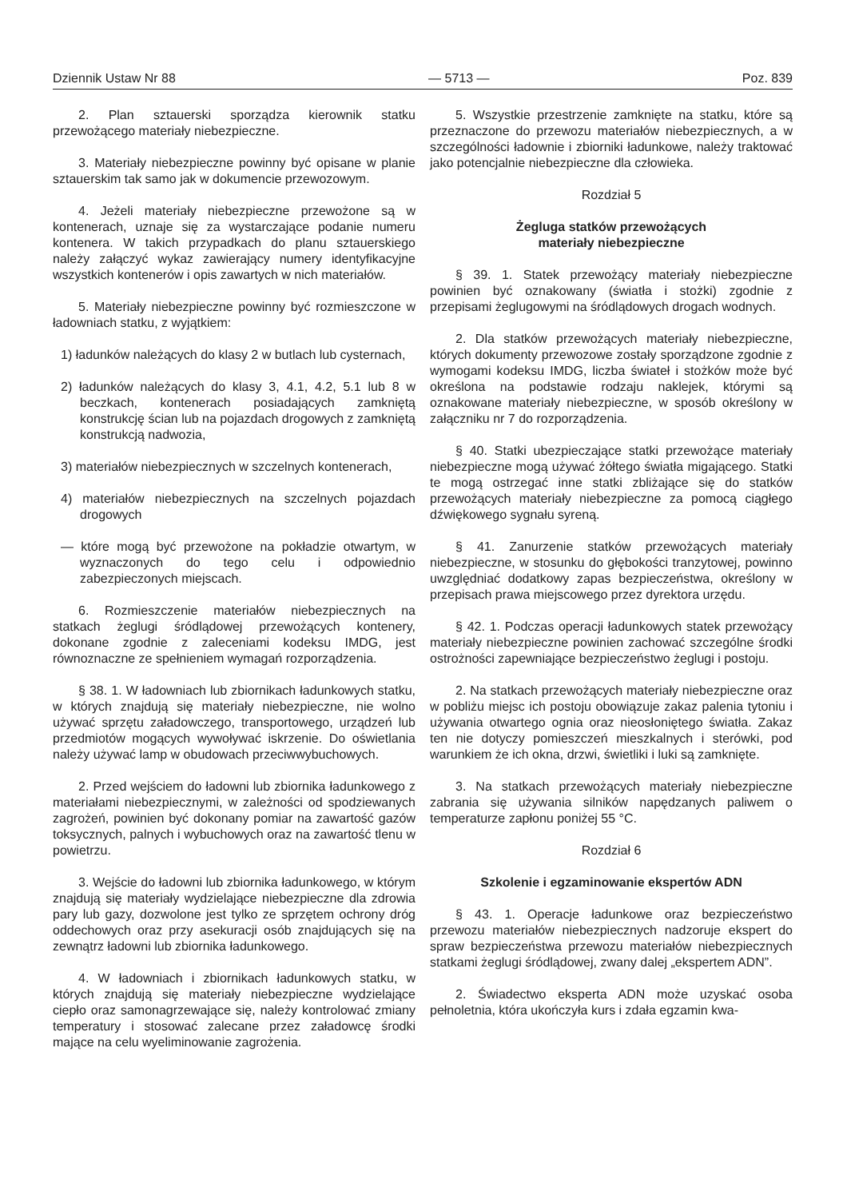Dziennik Ustaw Nr 88 — 5713 — Poz. 839
2. Plan sztauerski sporządza kierownik statku przewożącego materiały niebezpieczne.
3. Materiały niebezpieczne powinny być opisane w planie sztauerskim tak samo jak w dokumencie przewozowym.
4. Jeżeli materiały niebezpieczne przewożone są w kontenerach, uznaje się za wystarczające podanie numeru kontenera. W takich przypadkach do planu sztauerskiego należy załączyć wykaz zawierający numery identyfikacyjne wszystkich kontenerów i opis zawartych w nich materiałów.
5. Materiały niebezpieczne powinny być rozmieszczone w ładowniach statku, z wyjątkiem:
1) ładunków należących do klasy 2 w butlach lub cysternach,
2) ładunków należących do klasy 3, 4.1, 4.2, 5.1 lub 8 w beczkach, kontenerach posiadających zamkniętą konstrukcję ścian lub na pojazdach drogowych z zamkniętą konstrukcją nadwozia,
3) materiałów niebezpiecznych w szczelnych kontenerach,
4) materiałów niebezpiecznych na szczelnych pojazdach drogowych
— które mogą być przewożone na pokładzie otwartym, w wyznaczonych do tego celu i odpowiednio zabezpieczonych miejscach.
6. Rozmieszczenie materiałów niebezpiecznych na statkach żeglugi śródlądowej przewożących kontenery, dokonane zgodnie z zaleceniami kodeksu IMDG, jest równoznaczne ze spełnieniem wymagań rozporządzenia.
§ 38. 1. W ładowniach lub zbiornikach ładunkowych statku, w których znajdują się materiały niebezpieczne, nie wolno używać sprzętu załadowczego, transportowego, urządzeń lub przedmiotów mogących wywoływać iskrzenie. Do oświetlania należy używać lamp w obudowach przeciwwybuchowych.
2. Przed wejściem do ładowni lub zbiornika ładunkowego z materiałami niebezpiecznymi, w zależności od spodziewanych zagrożeń, powinien być dokonany pomiar na zawartość gazów toksycznych, palnych i wybuchowych oraz na zawartość tlenu w powietrzu.
3. Wejście do ładowni lub zbiornika ładunkowego, w którym znajdują się materiały wydzielające niebezpieczne dla zdrowia pary lub gazy, dozwolone jest tylko ze sprzętem ochrony dróg oddechowych oraz przy asekuracji osób znajdujących się na zewnątrz ładowni lub zbiornika ładunkowego.
4. W ładowniach i zbiornikach ładunkowych statku, w których znajdują się materiały niebezpieczne wydzielające ciepło oraz samonagrzewające się, należy kontrolować zmiany temperatury i stosować zalecane przez załadowcę środki mające na celu wyeliminowanie zagrożenia.
5. Wszystkie przestrzenie zamknięte na statku, które są przeznaczone do przewozu materiałów niebezpiecznych, a w szczególności ładownie i zbiorniki ładunkowe, należy traktować jako potencjalnie niebezpieczne dla człowieka.
Rozdział 5
Żegluga statków przewożących
materiały niebezpieczne
§ 39. 1. Statek przewożący materiały niebezpieczne powinien być oznakowany (światła i stożki) zgodnie z przepisami żeglugowymi na śródlądowych drogach wodnych.
2. Dla statków przewożących materiały niebezpieczne, których dokumenty przewozowe zostały sporządzone zgodnie z wymogami kodeksu IMDG, liczba świateł i stożków może być określona na podstawie rodzaju naklejek, którymi są oznakowane materiały niebezpieczne, w sposób określony w załączniku nr 7 do rozporządzenia.
§ 40. Statki ubezpieczające statki przewożące materiały niebezpieczne mogą używać żółtego światła migającego. Statki te mogą ostrzegać inne statki zbliżające się do statków przewożących materiały niebezpieczne za pomocą ciągłego dźwiękowego sygnału syreną.
§ 41. Zanurzenie statków przewożących materiały niebezpieczne, w stosunku do głębokości tranzytowej, powinno uwzględniać dodatkowy zapas bezpieczeństwa, określony w przepisach prawa miejscowego przez dyrektora urzędu.
§ 42. 1. Podczas operacji ładunkowych statek przewożący materiały niebezpieczne powinien zachować szczególne środki ostrożności zapewniające bezpieczeństwo żeglugi i postoju.
2. Na statkach przewożących materiały niebezpieczne oraz w pobliżu miejsc ich postoju obowiązuje zakaz palenia tytoniu i używania otwartego ognia oraz nieosłoniętego światła. Zakaz ten nie dotyczy pomieszczeń mieszkalnych i sterówki, pod warunkiem że ich okna, drzwi, świetliki i luki są zamknięte.
3. Na statkach przewożących materiały niebezpieczne zabrania się używania silników napędzanych paliwem o temperaturze zapłonu poniżej 55 °C.
Rozdział 6
Szkolenie i egzaminowanie ekspertów ADN
§ 43. 1. Operacje ładunkowe oraz bezpieczeństwo przewozu materiałów niebezpiecznych nadzoruje ekspert do spraw bezpieczeństwa przewozu materiałów niebezpiecznych statkami żeglugi śródlądowej, zwany dalej „ekspertem ADN”.
2. Świadectwo eksperta ADN może uzyskać osoba pełnoletnia, która ukończyła kurs i zdała egzamin kwa-